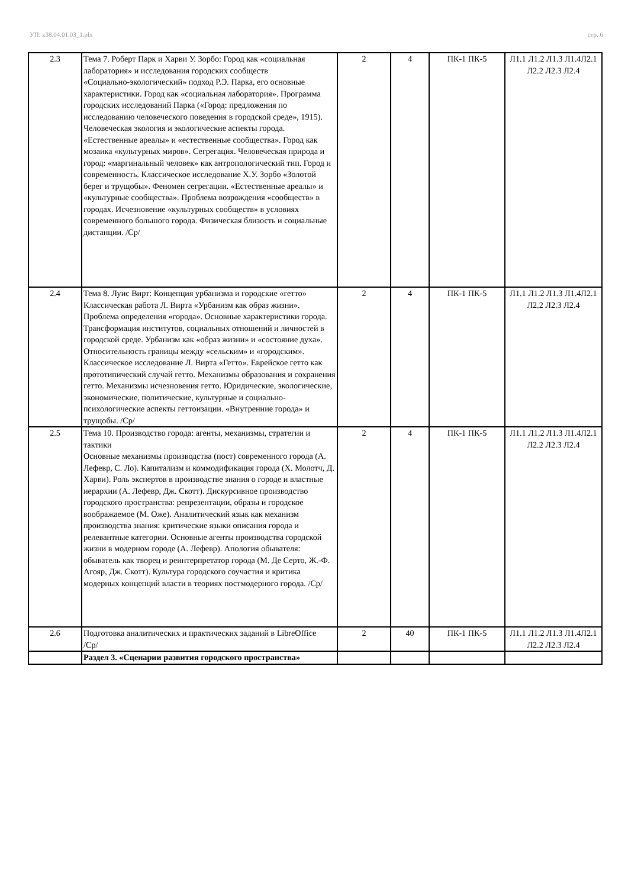УП: z38.04.01.03_1.plx стр. 6
| 2.3 | Тема 7. Роберт Парк и Харви У. Зорбо: Город как «социальная лаборатория» и исследования городских сообществ «Социально-экологический» подход Р.Э. Парка, его основные характеристики. Город как «социальная лаборатория». Программа городских исследований Парка («Город: предложения по исследованию человеческого поведения в городской среде», 1915). Человеческая экология и экологические аспекты города. «Естественные ареалы» и «естественные сообщества». Город как мозаика «культурных миров». Сегрегация. Человеческая природа и город: «маргинальный человек» как антропологический тип. Город и современность. Классическое исследование Х.У. Зорбо «Золотой берег и трущобы». Феномен сегрегации. «Естественные ареалы» и «культурные сообщества». Проблема возрождения «сообществ» в городах. Исчезновение «культурных сообществ» в условиях современного большого города. Физическая близость и социальные дистанции. /Ср/ | 2 | 4 | ПК-1 ПК-5 | Л1.1 Л1.2 Л1.3 Л1.4Л2.1 Л2.2 Л2.3 Л2.4 |
| 2.4 | Тема 8. Луис Вирт: Концепция урбанизма и городские «гетто» Классическая работа Л. Вирта «Урбанизм как образ жизни». Проблема определения «города». Основные характеристики города. Трансформация институтов, социальных отношений и личностей в городской среде. Урбанизм как «образ жизни» и «состояние духа». Относительность границы между «сельским» и «городским». Классическое исследование Л. Вирта «Гетто». Еврейское гетто как прототипический случай гетто. Механизмы образования и сохранения гетто. Механизмы исчезновения гетто. Юридические, экологические, экономические, политические, культурные и социально-психологические аспекты геттоизации. «Внутренние города» и трущобы. /Ср/ | 2 | 4 | ПК-1 ПК-5 | Л1.1 Л1.2 Л1.3 Л1.4Л2.1 Л2.2 Л2.3 Л2.4 |
| 2.5 | Тема 10. Производство города: агенты, механизмы, стратегии и тактики Основные механизмы производства (пост) современного города (А. Лефевр, С. Ло). Капитализм и коммодификация города (Х. Молотч, Д. Харви). Роль экспертов в производстве знания о городе и властные иерархии (А. Лефевр, Дж. Скотт). Дискурсивное производство городского пространства: репрезентации, образы и городское воображаемое (М. Оже). Аналитический язык как механизм производства знания: критические языки описания города и релевантные категории. Основные агенты производства городской жизни в модерном городе (А. Лефевр). Апология обывателя: обыватель как творец и реинтерпретатор города (М. Де Серто, Ж.-Ф. Агояр, Дж. Скотт). Культура городского соучастия и критика модерных концепций власти в теориях постмодерного города. /Ср/ | 2 | 4 | ПК-1 ПК-5 | Л1.1 Л1.2 Л1.3 Л1.4Л2.1 Л2.2 Л2.3 Л2.4 |
| 2.6 | Подготовка аналитических и практических заданий в LibreOffice /Ср/ | 2 | 40 | ПК-1 ПК-5 | Л1.1 Л1.2 Л1.3 Л1.4Л2.1 Л2.2 Л2.3 Л2.4 |
| | Раздел 3. «Сценарии развития городского пространства» | | | | |